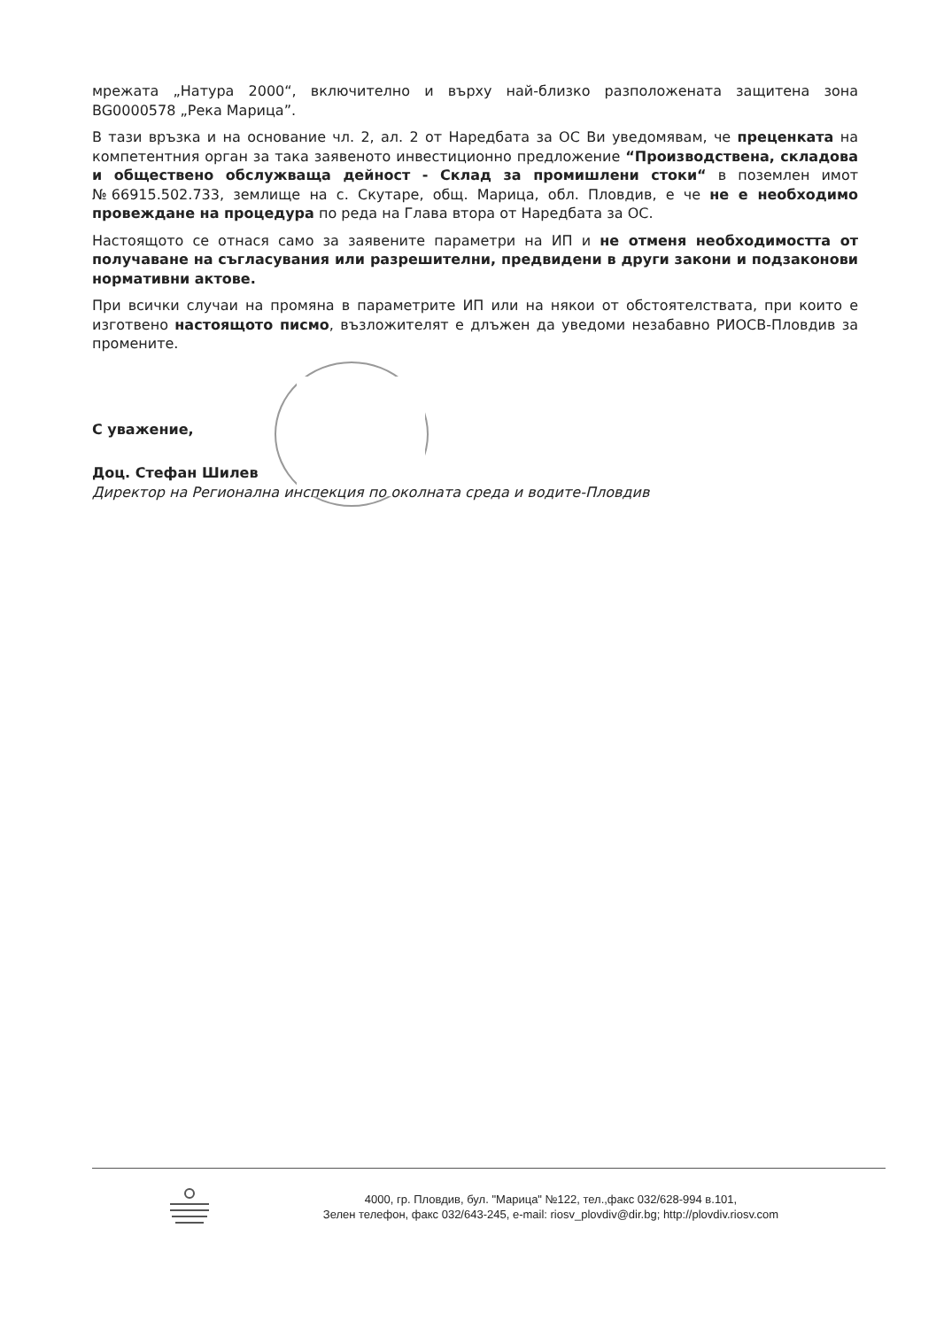мрежата „Натура 2000“, включително и върху най-близко разположената защитена зона BG0000578 „Река Марица”.
В тази връзка и на основание чл. 2, ал. 2 от Наредбата за ОС Ви уведомявам, че преценката на компетентния орган за така заявеното инвестиционно предложение “Производствена, складова и обществено обслужваща дейност - Склад за промишлени стоки“ в поземлен имот №66915.502.733, землище на с. Скутаре, общ. Марица, обл. Пловдив, е че не е необходимо провеждане на процедура по реда на Глава втора от Наредбата за ОС.
Настоящото се отнася само за заявените параметри на ИП и не отменя необходимостта от получаване на съгласувания или разрешителни, предвидени в други закони и подзаконови нормативни актове.
При всички случаи на промяна в параметрите ИП или на някои от обстоятелствата, при които е изготвено настоящото писмо, възложителят е длъжен да уведоми незабавно РИОСВ-Пловдив за промените.
С уважение,
Доц. Стефан Шилев
Директор на Регионална инспекция по околната среда и водите-Пловдив
4000, гр. Пловдив, бул. "Марица" №122, тел.,факс 032/628-994 в.101,
Зелен телефон, факс 032/643-245, e-mail: riosv_plovdiv@dir.bg; http://plovdiv.riosv.com